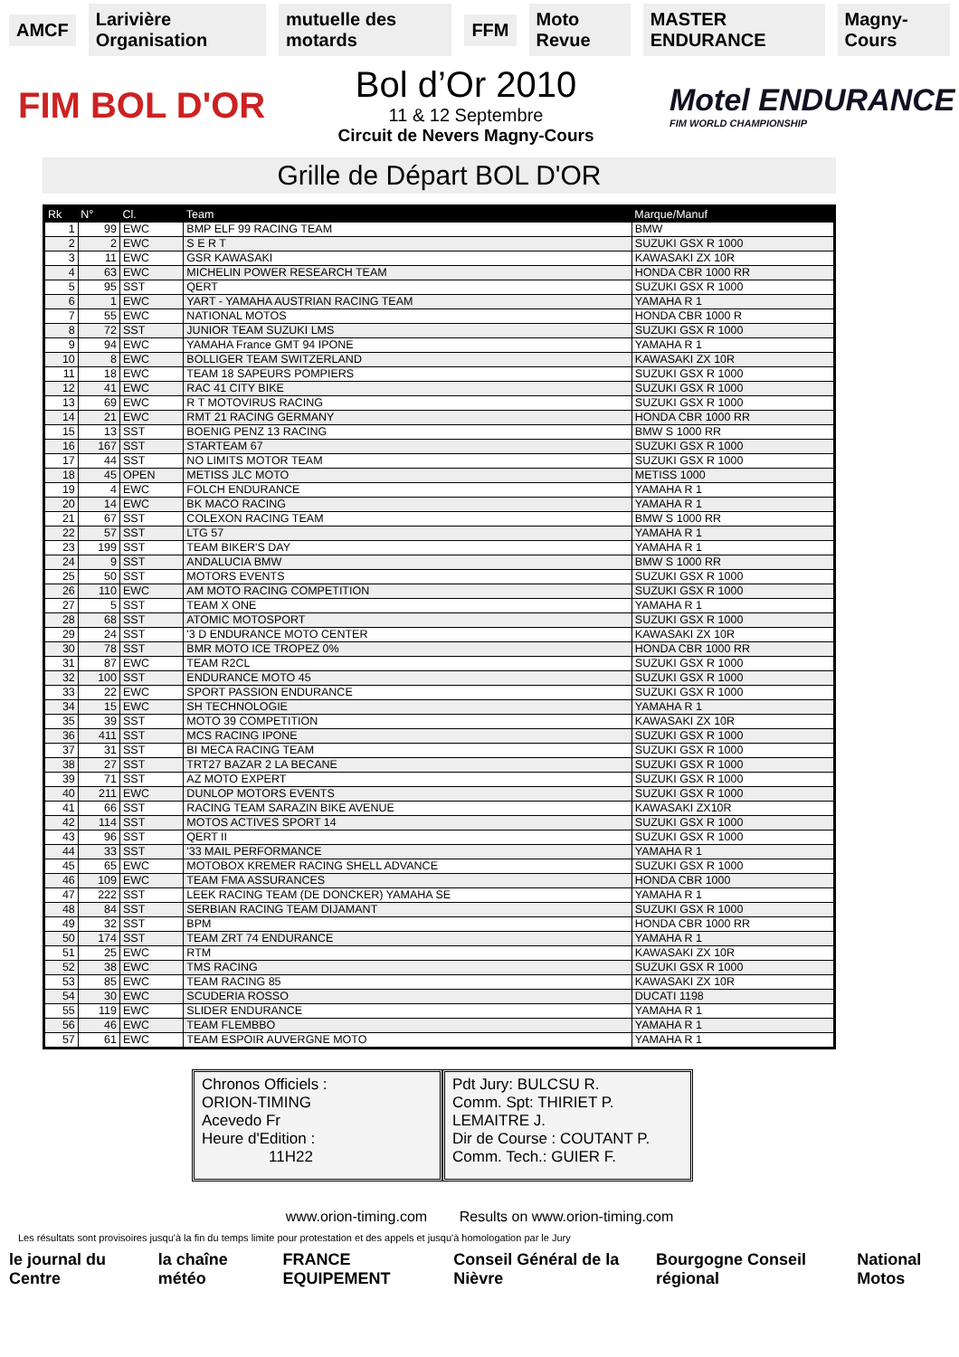AMCF Larivière Organisation mutuelle des motards FFM Moto Revue MASTER ENDURANCE Magny-Cours
FIM BOL D'OR
Bol d’Or 2010
11 & 12 Septembre
Circuit de Nevers Magny-Cours
Motel ENDURANCE
FIM WORLD CHAMPIONSHIP
Grille de Départ BOL D'OR
| Rk | N° | Cl. | Team | Marque/Manuf |
| --- | --- | --- | --- | --- |
| 1 | 99 | EWC | BMP ELF 99 RACING TEAM | BMW |
| 2 | 2 | EWC | S E R T | SUZUKI GSX R 1000 |
| 3 | 11 | EWC | GSR KAWASAKI | KAWASAKI ZX 10R |
| 4 | 63 | EWC | MICHELIN POWER RESEARCH TEAM | HONDA CBR 1000 RR |
| 5 | 95 | SST | QERT | SUZUKI GSX R 1000 |
| 6 | 1 | EWC | YART - YAMAHA AUSTRIAN RACING TEAM | YAMAHA R 1 |
| 7 | 55 | EWC | NATIONAL MOTOS | HONDA CBR 1000 R |
| 8 | 72 | SST | JUNIOR TEAM SUZUKI LMS | SUZUKI GSX R 1000 |
| 9 | 94 | EWC | YAMAHA France GMT 94 IPONE | YAMAHA R 1 |
| 10 | 8 | EWC | BOLLIGER TEAM SWITZERLAND | KAWASAKI ZX 10R |
| 11 | 18 | EWC | TEAM 18 SAPEURS POMPIERS | SUZUKI GSX R 1000 |
| 12 | 41 | EWC | RAC 41 CITY BIKE | SUZUKI GSX R 1000 |
| 13 | 69 | EWC | R T MOTOVIRUS RACING | SUZUKI GSX R 1000 |
| 14 | 21 | EWC | RMT 21 RACING GERMANY | HONDA CBR 1000 RR |
| 15 | 13 | SST | BOENIG PENZ 13 RACING | BMW S 1000 RR |
| 16 | 167 | SST | STARTEAM 67 | SUZUKI GSX R 1000 |
| 17 | 44 | SST | NO LIMITS MOTOR TEAM | SUZUKI GSX R 1000 |
| 18 | 45 | OPEN | METISS JLC MOTO | METISS 1000 |
| 19 | 4 | EWC | FOLCH ENDURANCE | YAMAHA R 1 |
| 20 | 14 | EWC | BK MACO RACING | YAMAHA R 1 |
| 21 | 67 | SST | COLEXON RACING TEAM | BMW S 1000 RR |
| 22 | 57 | SST | LTG 57 | YAMAHA R 1 |
| 23 | 199 | SST | TEAM BIKER'S DAY | YAMAHA R 1 |
| 24 | 9 | SST | ANDALUCIA BMW | BMW S 1000 RR |
| 25 | 50 | SST | MOTORS EVENTS | SUZUKI GSX R 1000 |
| 26 | 110 | EWC | AM MOTO RACING COMPETITION | SUZUKI GSX R 1000 |
| 27 | 5 | SST | TEAM X ONE | YAMAHA R 1 |
| 28 | 68 | SST | ATOMIC MOTOSPORT | SUZUKI GSX R 1000 |
| 29 | 24 | SST | '3 D ENDURANCE MOTO CENTER | KAWASAKI ZX 10R |
| 30 | 78 | SST | BMR MOTO ICE TROPEZ 0% | HONDA CBR 1000 RR |
| 31 | 87 | EWC | TEAM R2CL | SUZUKI GSX R 1000 |
| 32 | 100 | SST | ENDURANCE MOTO 45 | SUZUKI GSX R 1000 |
| 33 | 22 | EWC | SPORT PASSION ENDURANCE | SUZUKI GSX R 1000 |
| 34 | 15 | EWC | SH TECHNOLOGIE | YAMAHA R 1 |
| 35 | 39 | SST | MOTO 39 COMPETITION | KAWASAKI ZX 10R |
| 36 | 411 | SST | MCS RACING IPONE | SUZUKI GSX R 1000 |
| 37 | 31 | SST | BI MECA RACING TEAM | SUZUKI GSX R 1000 |
| 38 | 27 | SST | TRT27 BAZAR 2 LA BECANE | SUZUKI GSX R 1000 |
| 39 | 71 | SST | AZ MOTO EXPERT | SUZUKI GSX R 1000 |
| 40 | 211 | EWC | DUNLOP MOTORS EVENTS | SUZUKI GSX R 1000 |
| 41 | 66 | SST | RACING TEAM SARAZIN BIKE AVENUE | KAWASAKI ZX10R |
| 42 | 114 | SST | MOTOS ACTIVES SPORT 14 | SUZUKI GSX R 1000 |
| 43 | 96 | SST | QERT II | SUZUKI GSX R 1000 |
| 44 | 33 | SST | '33 MAIL PERFORMANCE | YAMAHA R 1 |
| 45 | 65 | EWC | MOTOBOX KREMER RACING SHELL ADVANCE | SUZUKI GSX R 1000 |
| 46 | 109 | EWC | TEAM FMA ASSURANCES | HONDA CBR 1000 |
| 47 | 222 | SST | LEEK RACING TEAM (DE DONCKER) YAMAHA SE | YAMAHA R 1 |
| 48 | 84 | SST | SERBIAN RACING TEAM DIJAMANT | SUZUKI GSX R 1000 |
| 49 | 32 | SST | BPM | HONDA CBR 1000 RR |
| 50 | 174 | SST | TEAM ZRT 74 ENDURANCE | YAMAHA R 1 |
| 51 | 25 | EWC | RTM | KAWASAKI ZX 10R |
| 52 | 38 | EWC | TMS RACING | SUZUKI GSX R 1000 |
| 53 | 85 | EWC | TEAM RACING 85 | KAWASAKI ZX 10R |
| 54 | 30 | EWC | SCUDERIA ROSSO | DUCATI 1198 |
| 55 | 119 | EWC | SLIDER ENDURANCE | YAMAHA R 1 |
| 56 | 46 | EWC | TEAM FLEMBBO | YAMAHA R 1 |
| 57 | 61 | EWC | TEAM ESPOIR AUVERGNE MOTO | YAMAHA R 1 |
Chronos Officiels :
ORION-TIMING
Acevedo Fr
Heure d'Edition :
11H22
Pdt Jury: BULCSU R.
Comm. Spt: THIRIET P.
LEMAITRE J.
Dir de Course : COUTANT P.
Comm. Tech.: GUIER F.
www.orion-timing.com Results on www.orion-timing.com
Les résultats sont provisoires jusqu'à la fin du temps limite pour protestation et des appels et jusqu'à homologation par le Jury
le journal du Centre la chaîne météo FRANCE EQUIPEMENT Conseil Général de la Nièvre Bourgogne Conseil régional National Motos